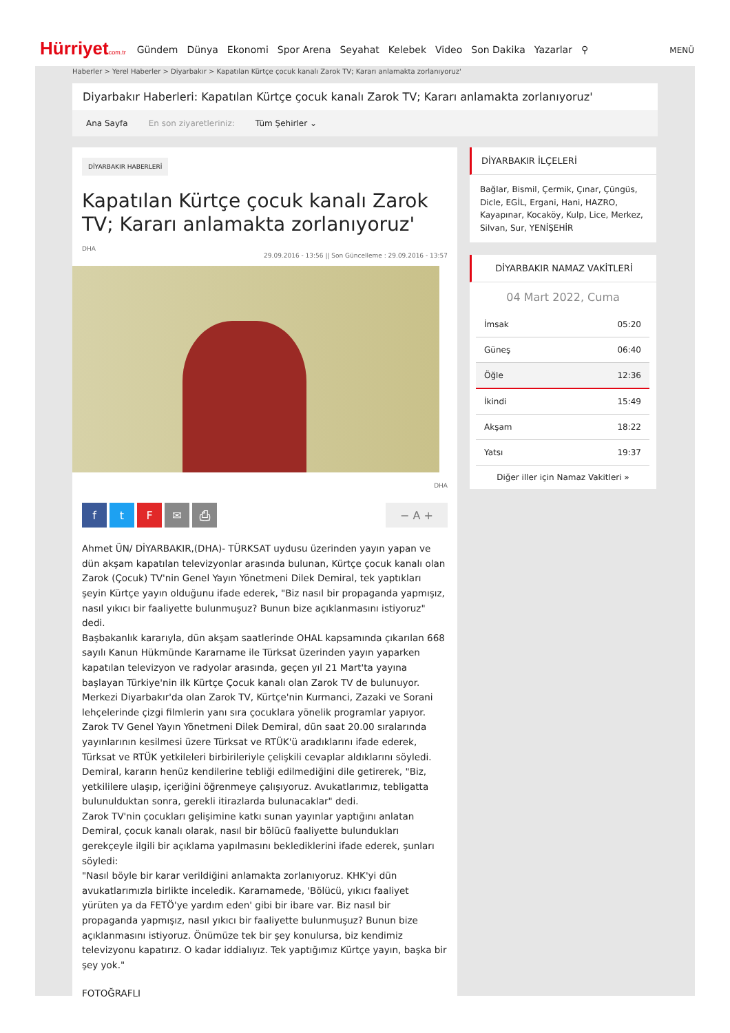Hürriyetcom.tr
Gündem Dünya Ekonomi Spor Arena Seyahat Kelebek Video Son Dakika Yazarlar ⚲
MENÜ
Haberler > Yerel Haberler > Diyarbakır > Kapatılan Kürtçe çocuk kanalı Zarok TV; Kararı anlamakta zorlanıyoruz'
Diyarbakır Haberleri: Kapatılan Kürtçe çocuk kanalı Zarok TV; Kararı anlamakta zorlanıyoruz'
Ana Sayfa En son ziyaretleriniz: Tüm Şehirler ⌄
DİYARBAKIR HABERLERİ
Kapatılan Kürtçe çocuk kanalı Zarok TV; Kararı anlamakta zorlanıyoruz'
DHA
29.09.2016 - 13:56 || Son Güncelleme : 29.09.2016 - 13:57
DHA
ftF ✉ ⎙ − A +
Ahmet ÜN/ DİYARBAKIR,(DHA)- TÜRKSAT uydusu üzerinden yayın yapan ve dün akşam kapatılan televizyonlar arasında bulunan, Kürtçe çocuk kanalı olan Zarok (Çocuk) TV'nin Genel Yayın Yönetmeni Dilek Demiral, tek yaptıkları şeyin Kürtçe yayın olduğunu ifade ederek, "Biz nasıl bir propaganda yapmışız, nasıl yıkıcı bir faaliyette bulunmuşuz? Bunun bize açıklanmasını istiyoruz" dedi.
Başbakanlık kararıyla, dün akşam saatlerinde OHAL kapsamında çıkarılan 668 sayılı Kanun Hükmünde Kararname ile Türksat üzerinden yayın yaparken kapatılan televizyon ve radyolar arasında, geçen yıl 21 Mart'ta yayına başlayan Türkiye'nin ilk Kürtçe Çocuk kanalı olan Zarok TV de bulunuyor. Merkezi Diyarbakır'da olan Zarok TV, Kürtçe'nin Kurmanci, Zazaki ve Sorani lehçelerinde çizgi filmlerin yanı sıra çocuklara yönelik programlar yapıyor.
Zarok TV Genel Yayın Yönetmeni Dilek Demiral, dün saat 20.00 sıralarında yayınlarının kesilmesi üzere Türksat ve RTÜK'ü aradıklarını ifade ederek, Türksat ve RTÜK yetkileleri birbirileriyle çelişkili cevaplar aldıklarını söyledi. Demiral, kararın henüz kendilerine tebliği edilmediğini dile getirerek, "Biz, yetkililere ulaşıp, içeriğini öğrenmeye çalışıyoruz. Avukatlarımız, tebligatta bulunulduktan sonra, gerekli itirazlarda bulunacaklar" dedi.
Zarok TV'nin çocukları gelişimine katkı sunan yayınlar yaptığını anlatan Demiral, çocuk kanalı olarak, nasıl bir bölücü faaliyette bulundukları gerekçeyle ilgili bir açıklama yapılmasını beklediklerini ifade ederek, şunları söyledi:
"Nasıl böyle bir karar verildiğini anlamakta zorlanıyoruz. KHK'yi dün avukatlarımızla birlikte inceledik. Kararnamede, 'Bölücü, yıkıcı faaliyet yürüten ya da FETÖ'ye yardım eden' gibi bir ibare var. Biz nasıl bir propaganda yapmışız, nasıl yıkıcı bir faaliyette bulunmuşuz? Bunun bize açıklanmasını istiyoruz. Önümüze tek bir şey konulursa, biz kendimiz televizyonu kapatırız. O kadar iddialıyız. Tek yaptığımız Kürtçe yayın, başka bir şey yok."
FOTOĞRAFLI
DİYARBAKIR İLÇELERİ
Bağlar, Bismil, Çermik, Çınar, Çüngüs, Dicle, EGİL, Ergani, Hani, HAZRO, Kayapınar, Kocaköy, Kulp, Lice, Merkez, Silvan, Sur, YENİŞEHİR
DİYARBAKIR NAMAZ VAKİTLERİ
04 Mart 2022, Cuma
| İmsak | 05:20 |
| Güneş | 06:40 |
| Öğle | 12:36 |
| İkindi | 15:49 |
| Akşam | 18:22 |
| Yatsı | 19:37 |
Diğer iller için Namaz Vakitleri »